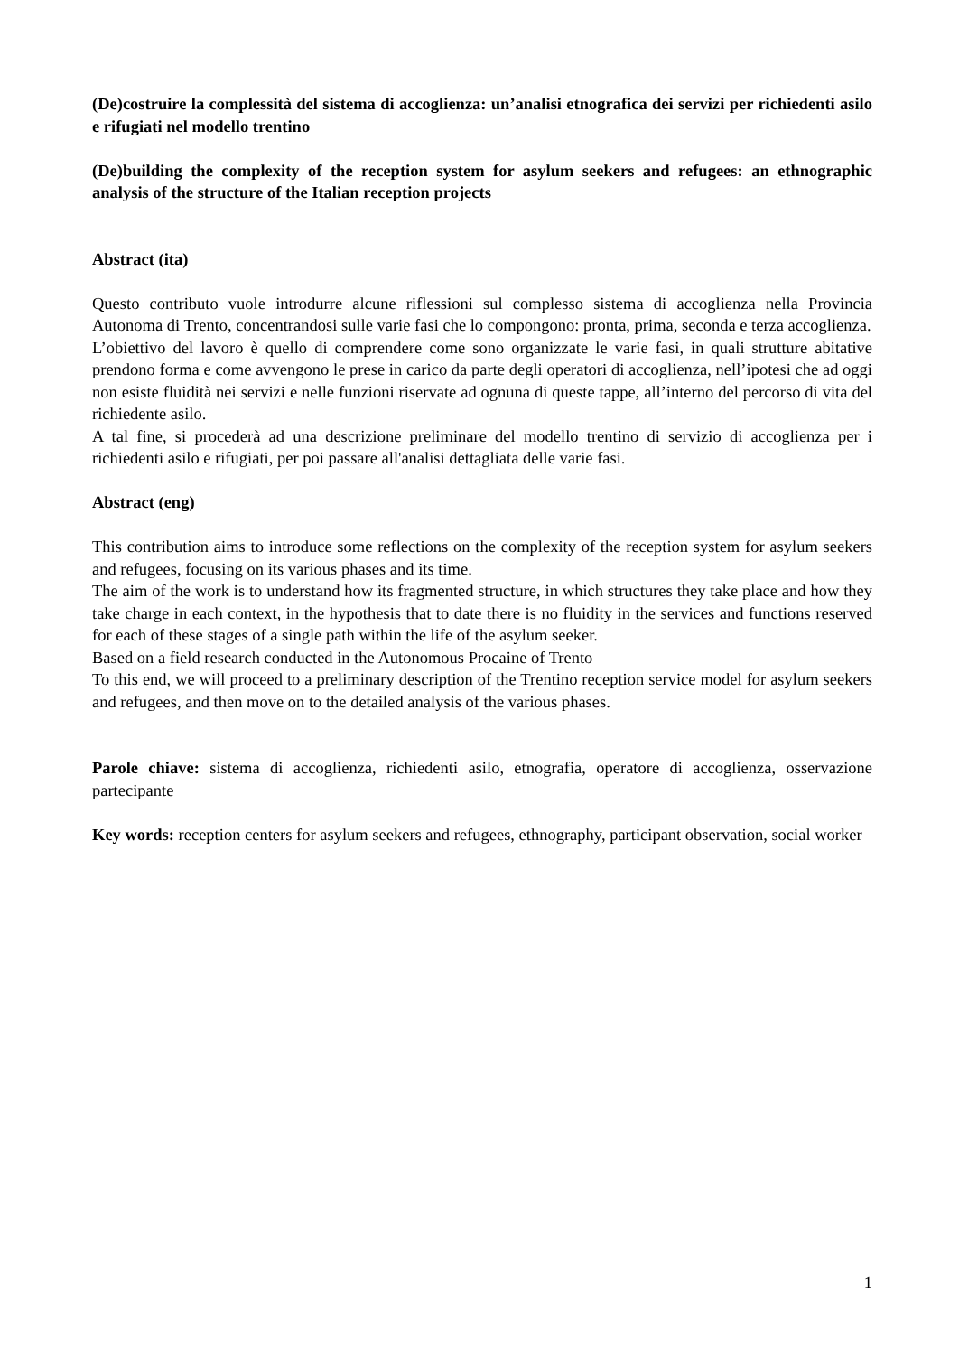(De)costruire la complessità del sistema di accoglienza: un’analisi etnografica dei servizi per richiedenti asilo e rifugiati nel modello trentino
(De)building the complexity of the reception system for asylum seekers and refugees: an ethnographic analysis of the structure of the Italian reception projects
Abstract (ita)
Questo contributo vuole introdurre alcune riflessioni sul complesso sistema di accoglienza nella Provincia Autonoma di Trento, concentrandosi sulle varie fasi che lo compongono: pronta, prima, seconda e terza accoglienza.
L’obiettivo del lavoro è quello di comprendere come sono organizzate le varie fasi, in quali strutture abitative prendono forma e come avvengono le prese in carico da parte degli operatori di accoglienza, nell’ipotesi che ad oggi non esiste fluidità nei servizi e nelle funzioni riservate ad ognuna di queste tappe, all’interno del percorso di vita del richiedente asilo.
A tal fine, si procederà ad una descrizione preliminare del modello trentino di servizio di accoglienza per i richiedenti asilo e rifugiati, per poi passare all'analisi dettagliata delle varie fasi.
Abstract (eng)
This contribution aims to introduce some reflections on the complexity of the reception system for asylum seekers and refugees, focusing on its various phases and its time.
The aim of the work is to understand how its fragmented structure, in which structures they take place and how they take charge in each context, in the hypothesis that to date there is no fluidity in the services and functions reserved for each of these stages of a single path within the life of the asylum seeker.
Based on a field research conducted in the Autonomous Procaine of Trento
To this end, we will proceed to a preliminary description of the Trentino reception service model for asylum seekers and refugees, and then move on to the detailed analysis of the various phases.
Parole chiave: sistema di accoglienza, richiedenti asilo, etnografia, operatore di accoglienza, osservazione partecipante
Key words: reception centers for asylum seekers and refugees, ethnography, participant observation, social worker
1